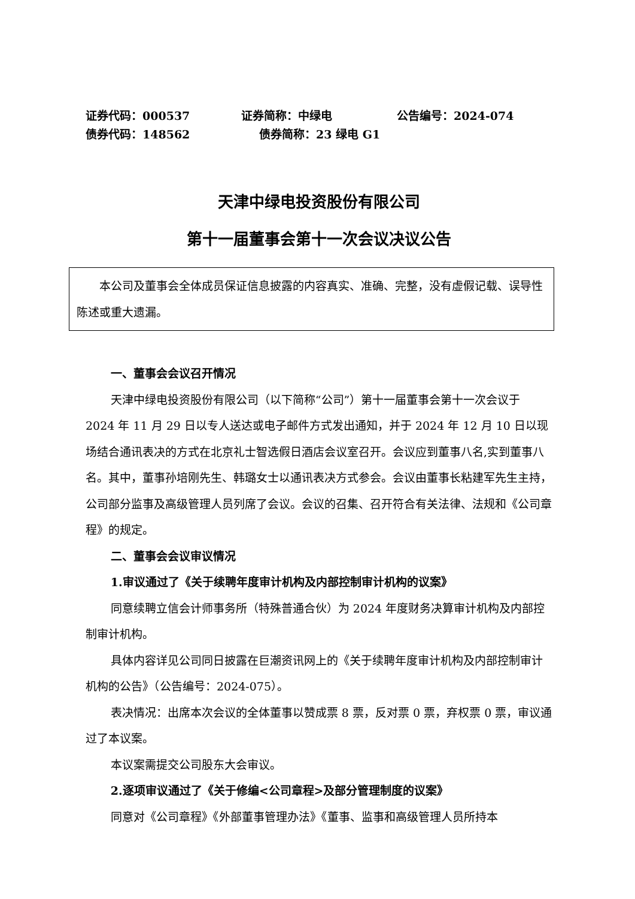证券代码：000537 证券简称：中绿电 公告编号：2024-074
债券代码：148562 债券简称：23 绿电 G1
天津中绿电投资股份有限公司
第十一届董事会第十一次会议决议公告
本公司及董事会全体成员保证信息披露的内容真实、准确、完整，没有虚假记载、误导性陈述或重大遗漏。
一、董事会会议召开情况
天津中绿电投资股份有限公司（以下简称“公司”）第十一届董事会第十一次会议于 2024 年 11 月 29 日以专人送达或电子邮件方式发出通知，并于 2024 年 12 月 10 日以现场结合通讯表决的方式在北京礼士智选假日酒店会议室召开。会议应到董事八名,实到董事八名。其中，董事孙培刚先生、韩璐女士以通讯表决方式参会。会议由董事长粘建军先生主持，公司部分监事及高级管理人员列席了会议。会议的召集、召开符合有关法律、法规和《公司章程》的规定。
二、董事会会议审议情况
1.审议通过了《关于续聘年度审计机构及内部控制审计机构的议案》
同意续聘立信会计师事务所（特殊普通合伙）为 2024 年度财务决算审计机构及内部控制审计机构。
具体内容详见公司同日披露在巨潮资讯网上的《关于续聘年度审计机构及内部控制审计机构的公告》（公告编号：2024-075）。
表决情况：出席本次会议的全体董事以赞成票 8 票，反对票 0 票，弃权票 0 票，审议通过了本议案。
本议案需提交公司股东大会审议。
2.逐项审议通过了《关于修编<公司章程>及部分管理制度的议案》
同意对《公司章程》《外部董事管理办法》《董事、监事和高级管理人员所持本